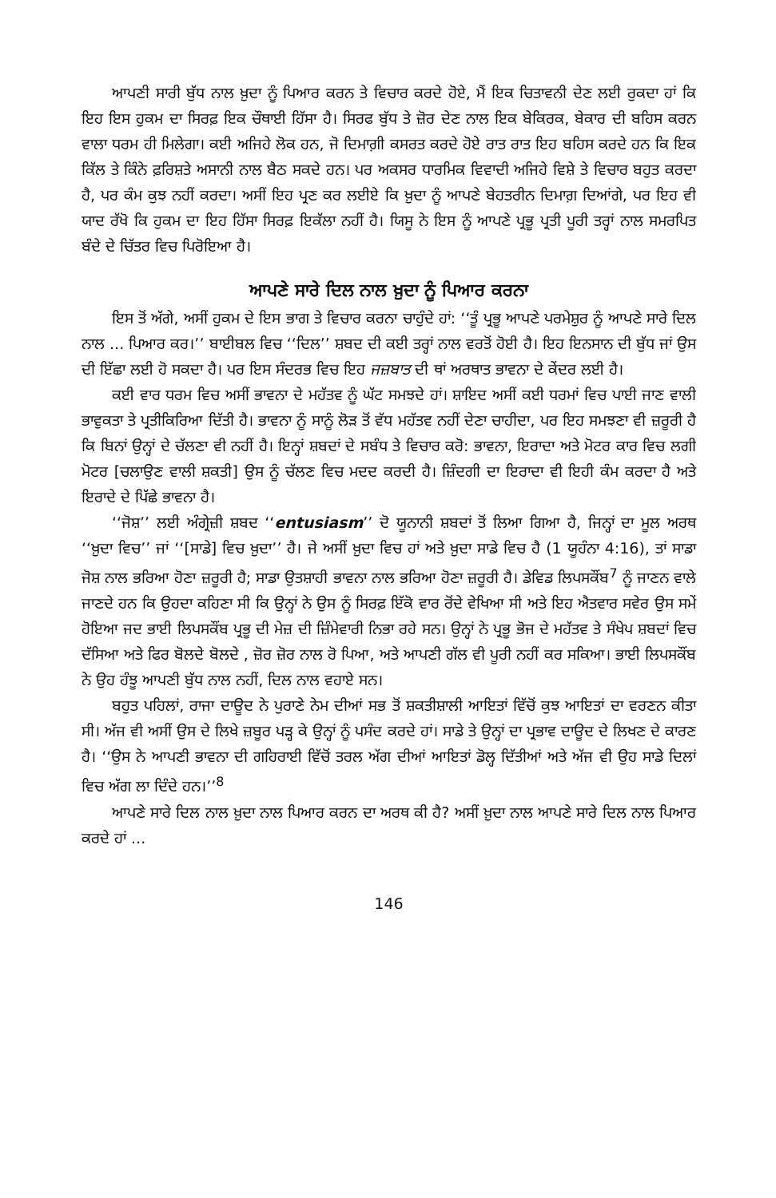ਆਪਣੀ ਸਾਰੀ ਬੁੱਧ ਨਾਲ ਖ਼ੁਦਾ ਨੂੰ ਪਿਆਰ ਕਰਨ ਤੇ ਵਿਚਾਰ ਕਰਦੇ ਹੋਏ, ਮੈਂ ਇਕ ਚਿਤਾਵਨੀ ਦੇਣ ਲਈ ਰੁਕਦਾ ਹਾਂ ਕਿ ਇਹ ਇਸ ਹੁਕਮ ਦਾ ਸਿਰਫ਼ ਇਕ ਚੌਥਾਈ ਹਿੱਸਾ ਹੈ। ਸਿਰਫ ਬੁੱਧ ਤੇ ਜ਼ੋਰ ਦੇਣ ਨਾਲ ਇਕ ਬੇਕਿਰਕ, ਬੇਕਾਰ ਦੀ ਬਹਿਸ ਕਰਨ ਵਾਲਾ ਧਰਮ ਹੀ ਮਿਲੇਗਾ। ਕਈ ਅਜਿਹੇ ਲੋਕ ਹਨ, ਜੋ ਦਿਮਾਗ਼ੀ ਕਸਰਤ ਕਰਦੇ ਹੋਏ ਰਾਤ ਰਾਤ ਇਹ ਬਹਿਸ ਕਰਦੇ ਹਨ ਕਿ ਇਕ ਕਿੱਲ ਤੇ ਕਿੰਨੇ ਫ਼ਰਿਸ਼ਤੇ ਅਸਾਨੀ ਨਾਲ ਬੈਠ ਸਕਦੇ ਹਨ। ਪਰ ਅਕਸਰ ਧਾਰਮਿਕ ਵਿਵਾਦੀ ਅਜਿਹੇ ਵਿਸ਼ੇ ਤੇ ਵਿਚਾਰ ਬਹੁਤ ਕਰਦਾ ਹੈ, ਪਰ ਕੰਮ ਕੁਝ ਨਹੀਂ ਕਰਦਾ। ਅਸੀਂ ਇਹ ਪ੍ਰਣ ਕਰ ਲਈਏ ਕਿ ਖ਼ੁਦਾ ਨੂੰ ਆਪਣੇ ਬੇਹਤਰੀਨ ਦਿਮਾਗ਼ ਦਿਆਂਗੇ, ਪਰ ਇਹ ਵੀ ਯਾਦ ਰੱਖੋ ਕਿ ਹੁਕਮ ਦਾ ਇਹ ਹਿੱਸਾ ਸਿਰਫ਼ ਇਕੱਲਾ ਨਹੀਂ ਹੈ। ਯਿਸੂ ਨੇ ਇਸ ਨੂੰ ਆਪਣੇ ਪ੍ਰਭੂ ਪ੍ਰਤੀ ਪੂਰੀ ਤਰ੍ਹਾਂ ਨਾਲ ਸਮਰਪਿਤ ਬੰਦੇ ਦੇ ਚਿੱਤਰ ਵਿਚ ਪਿਰੋਇਆ ਹੈ।
ਆਪਣੇ ਸਾਰੇ ਦਿਲ ਨਾਲ ਖ਼ੁਦਾ ਨੂੰ ਪਿਆਰ ਕਰਨਾ
ਇਸ ਤੋਂ ਅੱਗੇ, ਅਸੀਂ ਹੁਕਮ ਦੇ ਇਸ ਭਾਗ ਤੇ ਵਿਚਾਰ ਕਰਨਾ ਚਾਹੁੰਦੇ ਹਾਂ: ‘‘ਤੂੰ ਪ੍ਰਭੂ ਆਪਣੇ ਪਰਮੇਸ਼ੁਰ ਨੂੰ ਆਪਣੇ ਸਾਰੇ ਦਿਲ ਨਾਲ ... ਪਿਆਰ ਕਰ।’’ ਬਾਈਬਲ ਵਿਚ ‘‘ਦਿਲ’’ ਸ਼ਬਦ ਦੀ ਕਈ ਤਰ੍ਹਾਂ ਨਾਲ ਵਰਤੋਂ ਹੋਈ ਹੈ। ਇਹ ਇਨਸਾਨ ਦੀ ਬੁੱਧ ਜਾਂ ਉਸ ਦੀ ਇੱਛਾ ਲਈ ਹੋ ਸਕਦਾ ਹੈ। ਪਰ ਇਸ ਸੰਦਰਭ ਵਿਚ ਇਹ ਜਜ਼ਬਾਤ ਦੀ ਥਾਂ ਅਰਥਾਤ ਭਾਵਨਾ ਦੇ ਕੇਂਦਰ ਲਈ ਹੈ।
ਕਈ ਵਾਰ ਧਰਮ ਵਿਚ ਅਸੀਂ ਭਾਵਨਾ ਦੇ ਮਹੱਤਵ ਨੂੰ ਘੱਟ ਸਮਝਦੇ ਹਾਂ। ਸ਼ਾਇਦ ਅਸੀਂ ਕਈ ਧਰਮਾਂ ਵਿਚ ਪਾਈ ਜਾਣ ਵਾਲੀ ਭਾਵੁਕਤਾ ਤੇ ਪ੍ਰਤੀਕਿਰਿਆ ਦਿੱਤੀ ਹੈ। ਭਾਵਨਾ ਨੂੰ ਸਾਨੂੰ ਲੋੜ ਤੋਂ ਵੱਧ ਮਹੱਤਵ ਨਹੀਂ ਦੇਣਾ ਚਾਹੀਦਾ, ਪਰ ਇਹ ਸਮਝਣਾ ਵੀ ਜ਼ਰੂਰੀ ਹੈ ਕਿ ਬਿਨਾਂ ਉਨ੍ਹਾਂ ਦੇ ਚੱਲਣਾ ਵੀ ਨਹੀਂ ਹੈ। ਇਨ੍ਹਾਂ ਸ਼ਬਦਾਂ ਦੇ ਸਬੰਧ ਤੇ ਵਿਚਾਰ ਕਰੋ: ਭਾਵਨਾ, ਇਰਾਦਾ ਅਤੇ ਮੋਟਰ ਕਾਰ ਵਿਚ ਲਗੀ ਮੋਟਰ [ਚਲਾਉਣ ਵਾਲੀ ਸ਼ਕਤੀ] ਉਸ ਨੂੰ ਚੱਲਣ ਵਿਚ ਮਦਦ ਕਰਦੀ ਹੈ। ਜ਼ਿੰਦਗੀ ਦਾ ਇਰਾਦਾ ਵੀ ਇਹੀ ਕੰਮ ਕਰਦਾ ਹੈ ਅਤੇ ਇਰਾਦੇ ਦੇ ਪਿੱਛੇ ਭਾਵਨਾ ਹੈ।
‘‘ਜੋਸ਼’’ ਲਈ ਅੰਗ੍ਰੇਜ਼ੀ ਸ਼ਬਦ ‘‘entusiasm’’ ਦੋ ਯੂਨਾਨੀ ਸ਼ਬਦਾਂ ਤੋਂ ਲਿਆ ਗਿਆ ਹੈ, ਜਿਨ੍ਹਾਂ ਦਾ ਮੂਲ ਅਰਥ ‘‘ਖ਼ੁਦਾ ਵਿਚ’’ ਜਾਂ ‘‘[ਸਾਡੇ] ਵਿਚ ਖ਼ੁਦਾ’’ ਹੈ। ਜੇ ਅਸੀਂ ਖ਼ੁਦਾ ਵਿਚ ਹਾਂ ਅਤੇ ਖ਼ੁਦਾ ਸਾਡੇ ਵਿਚ ਹੈ (1 ਯੂਹੰਨਾ 4:16), ਤਾਂ ਸਾਡਾ ਜੋਸ਼ ਨਾਲ ਭਰਿਆ ਹੋਣਾ ਜ਼ਰੂਰੀ ਹੈ; ਸਾਡਾ ਉਤਸ਼ਾਹੀ ਭਾਵਨਾ ਨਾਲ ਭਰਿਆ ਹੋਣਾ ਜ਼ਰੂਰੀ ਹੈ। ਡੇਵਿਡ ਲਿਪਸਕੌਂਬ<sup>7</sup> ਨੂੰ ਜਾਣਨ ਵਾਲੇ ਜਾਣਦੇ ਹਨ ਕਿ ਉਹਦਾ ਕਹਿਣਾ ਸੀ ਕਿ ਉਨ੍ਹਾਂ ਨੇ ਉਸ ਨੂੰ ਸਿਰਫ਼ ਇੱਕੋ ਵਾਰ ਰੋਂਦੇ ਵੇਖਿਆ ਸੀ ਅਤੇ ਇਹ ਐਤਵਾਰ ਸਵੇਰ ਉਸ ਸਮੇਂ ਹੋਇਆ ਜਦ ਭਾਈ ਲਿਪਸਕੌਂਬ ਪ੍ਰਭੂ ਦੀ ਮੇਜ਼ ਦੀ ਜ਼ਿੰਮੇਵਾਰੀ ਨਿਭਾ ਰਹੇ ਸਨ। ਉਨ੍ਹਾਂ ਨੇ ਪ੍ਰਭੂ ਭੋਜ ਦੇ ਮਹੱਤਵ ਤੇ ਸੰਖੇਪ ਸ਼ਬਦਾਂ ਵਿਚ ਦੱਸਿਆ ਅਤੇ ਫਿਰ ਬੋਲਦੇ ਬੋਲਦੇ , ਜ਼ੋਰ ਜ਼ੋਰ ਨਾਲ ਰੋ ਪਿਆ, ਅਤੇ ਆਪਣੀ ਗੱਲ ਵੀ ਪੂਰੀ ਨਹੀਂ ਕਰ ਸਕਿਆ। ਭਾਈ ਲਿਪਸਕੌਂਬ ਨੇ ਉਹ ਹੰਝੂ ਆਪਣੀ ਬੁੱਧ ਨਾਲ ਨਹੀਂ, ਦਿਲ ਨਾਲ ਵਹਾਏ ਸਨ।
ਬਹੁਤ ਪਹਿਲਾਂ, ਰਾਜਾ ਦਾਊਦ ਨੇ ਪੁਰਾਣੇ ਨੇਮ ਦੀਆਂ ਸਭ ਤੋਂ ਸ਼ਕਤੀਸ਼ਾਲੀ ਆਇਤਾਂ ਵਿੱਚੋਂ ਕੁਝ ਆਇਤਾਂ ਦਾ ਵਰਣਨ ਕੀਤਾ ਸੀ। ਅੱਜ ਵੀ ਅਸੀਂ ਉਸ ਦੇ ਲਿਖੇ ਜ਼ਬੂਰ ਪੜ੍ਹ ਕੇ ਉਨ੍ਹਾਂ ਨੂੰ ਪਸੰਦ ਕਰਦੇ ਹਾਂ। ਸਾਡੇ ਤੇ ਉਨ੍ਹਾਂ ਦਾ ਪ੍ਰਭਾਵ ਦਾਊਦ ਦੇ ਲਿਖਣ ਦੇ ਕਾਰਣ ਹੈ। ‘‘ਉਸ ਨੇ ਆਪਣੀ ਭਾਵਨਾ ਦੀ ਗਹਿਰਾਈ ਵਿੱਚੋਂ ਤਰਲ ਅੱਗ ਦੀਆਂ ਆਇਤਾਂ ਡੋਲ੍ਹ ਦਿੱਤੀਆਂ ਅਤੇ ਅੱਜ ਵੀ ਉਹ ਸਾਡੇ ਦਿਲਾਂ ਵਿਚ ਅੱਗ ਲਾ ਦਿੰਦੇ ਹਨ।’’<sup>8</sup>
ਆਪਣੇ ਸਾਰੇ ਦਿਲ ਨਾਲ ਖ਼ੁਦਾ ਨਾਲ ਪਿਆਰ ਕਰਨ ਦਾ ਅਰਥ ਕੀ ਹੈ? ਅਸੀਂ ਖ਼ੁਦਾ ਨਾਲ ਆਪਣੇ ਸਾਰੇ ਦਿਲ ਨਾਲ ਪਿਆਰ ਕਰਦੇ ਹਾਂ ...
146